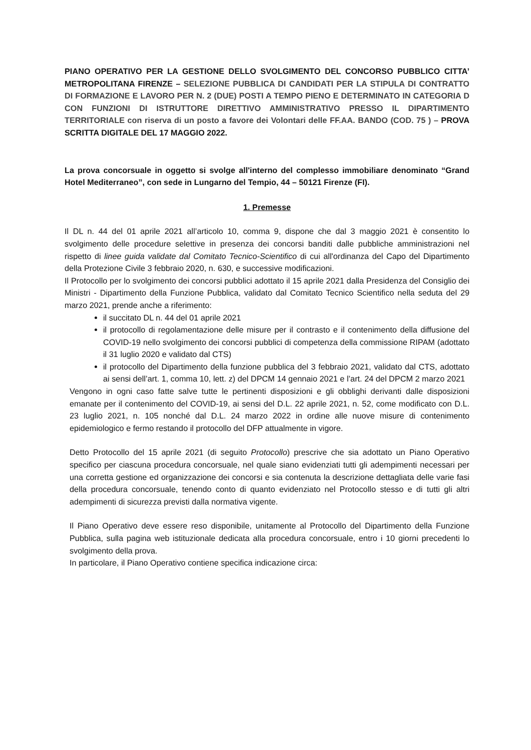PIANO OPERATIVO PER LA GESTIONE DELLO SVOLGIMENTO DEL CONCORSO PUBBLICO CITTA’ METROPOLITANA FIRENZE – SELEZIONE PUBBLICA DI CANDIDATI PER LA STIPULA DI CONTRATTO DI FORMAZIONE E LAVORO PER N. 2 (DUE) POSTI A TEMPO PIENO E DETERMINATO IN CATEGORIA D CON FUNZIONI DI ISTRUTTORE DIRETTIVO AMMINISTRATIVO PRESSO IL DIPARTIMENTO TERRITORIALE con riserva di un posto a favore dei Volontari delle FF.AA. BANDO (COD. 75 ) – PROVA SCRITTA DIGITALE DEL 17 MAGGIO 2022.
La prova concorsuale in oggetto si svolge all'interno del complesso immobiliare denominato “Grand Hotel Mediterraneo”, con sede in Lungarno del Tempio, 44 – 50121 Firenze (FI).
1. Premesse
Il DL n. 44 del 01 aprile 2021 all’articolo 10, comma 9, dispone che dal 3 maggio 2021 è consentito lo svolgimento delle procedure selettive in presenza dei concorsi banditi dalle pubbliche amministrazioni nel rispetto di linee guida validate dal Comitato Tecnico-Scientifico di cui all'ordinanza del Capo del Dipartimento della Protezione Civile 3 febbraio 2020, n. 630, e successive modificazioni.
Il Protocollo per lo svolgimento dei concorsi pubblici adottato il 15 aprile 2021 dalla Presidenza del Consiglio dei Ministri - Dipartimento della Funzione Pubblica, validato dal Comitato Tecnico Scientifico nella seduta del 29 marzo 2021, prende anche a riferimento:
il succitato DL n. 44 del 01 aprile 2021
il protocollo di regolamentazione delle misure per il contrasto e il contenimento della diffusione del COVID-19 nello svolgimento dei concorsi pubblici di competenza della commissione RIPAM (adottato il 31 luglio 2020 e validato dal CTS)
il protocollo del Dipartimento della funzione pubblica del 3 febbraio 2021, validato dal CTS, adottato ai sensi dell’art. 1, comma 10, lett. z) del DPCM 14 gennaio 2021 e l’art. 24 del DPCM 2 marzo 2021
Vengono in ogni caso fatte salve tutte le pertinenti disposizioni e gli obblighi derivanti dalle disposizioni emanate per il contenimento del COVID-19, ai sensi del D.L. 22 aprile 2021, n. 52, come modificato con D.L. 23 luglio 2021, n. 105 nonché dal D.L. 24 marzo 2022 in ordine alle nuove misure di contenimento epidemiologico e fermo restando il protocollo del DFP attualmente in vigore.
Detto Protocollo del 15 aprile 2021 (di seguito Protocollo) prescrive che sia adottato un Piano Operativo specifico per ciascuna procedura concorsuale, nel quale siano evidenziati tutti gli adempimenti necessari per una corretta gestione ed organizzazione dei concorsi e sia contenuta la descrizione dettagliata delle varie fasi della procedura concorsuale, tenendo conto di quanto evidenziato nel Protocollo stesso e di tutti gli altri adempimenti di sicurezza previsti dalla normativa vigente.
Il Piano Operativo deve essere reso disponibile, unitamente al Protocollo del Dipartimento della Funzione Pubblica, sulla pagina web istituzionale dedicata alla procedura concorsuale, entro i 10 giorni precedenti lo svolgimento della prova.
In particolare, il Piano Operativo contiene specifica indicazione circa: